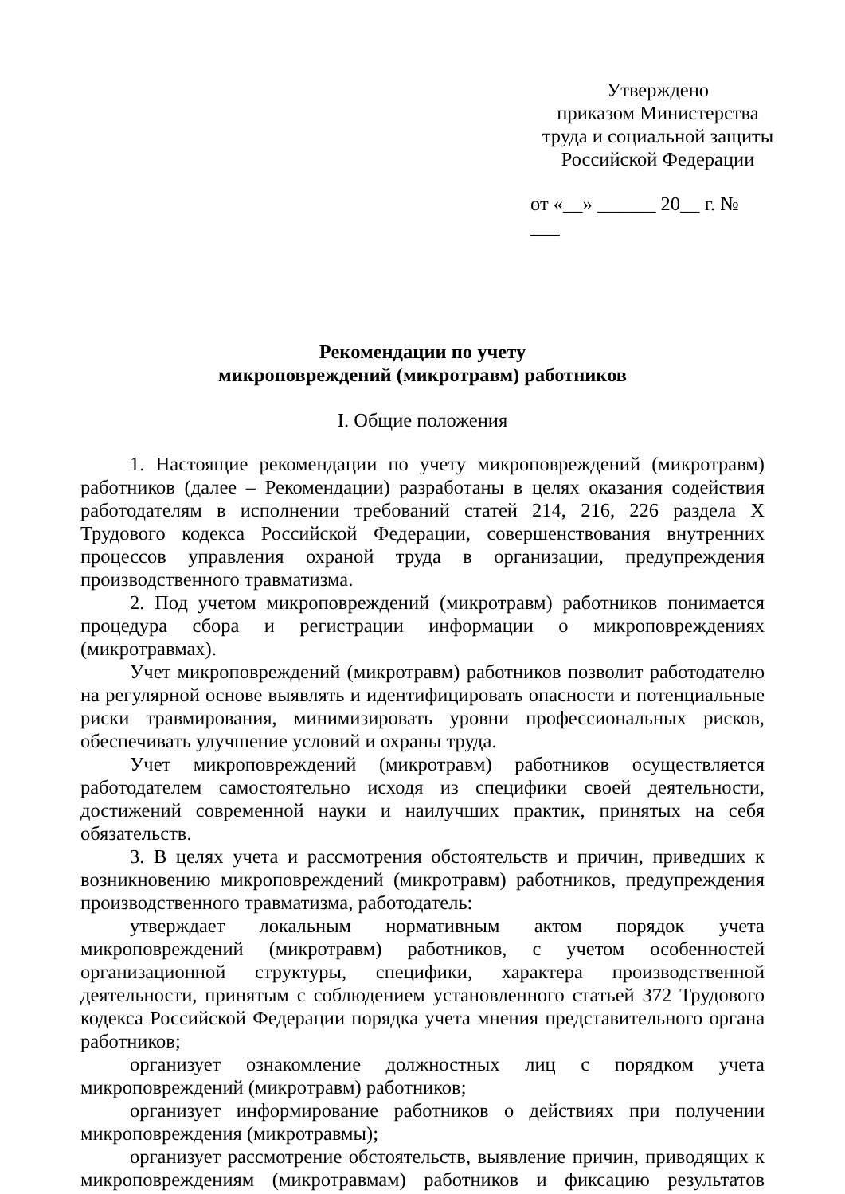Утверждено
приказом Министерства
труда и социальной защиты
Российской Федерации
от «__» ______ 20__ г. № ___
Рекомендации по учету
микроповреждений (микротравм) работников
I. Общие положения
1. Настоящие рекомендации по учету микроповреждений (микротравм) работников (далее – Рекомендации) разработаны в целях оказания содействия работодателям в исполнении требований статей 214, 216, 226 раздела X Трудового кодекса Российской Федерации, совершенствования внутренних процессов управления охраной труда в организации, предупреждения производственного травматизма.
2. Под учетом микроповреждений (микротравм) работников понимается процедура сбора и регистрации информации о микроповреждениях (микротравмах).
Учет микроповреждений (микротравм) работников позволит работодателю на регулярной основе выявлять и идентифицировать опасности и потенциальные риски травмирования, минимизировать уровни профессиональных рисков, обеспечивать улучшение условий и охраны труда.
Учет микроповреждений (микротравм) работников осуществляется работодателем самостоятельно исходя из специфики своей деятельности, достижений современной науки и наилучших практик, принятых на себя обязательств.
3. В целях учета и рассмотрения обстоятельств и причин, приведших к возникновению микроповреждений (микротравм) работников, предупреждения производственного травматизма, работодатель:
утверждает локальным нормативным актом порядок учета микроповреждений (микротравм) работников, с учетом особенностей организационной структуры, специфики, характера производственной деятельности, принятым с соблюдением установленного статьей 372 Трудового кодекса Российской Федерации порядка учета мнения представительного органа работников;
организует ознакомление должностных лиц с порядком учета микроповреждений (микротравм) работников;
организует информирование работников о действиях при получении микроповреждения (микротравмы);
организует рассмотрение обстоятельств, выявление причин, приводящих к микроповреждениям (микротравмам) работников и фиксацию результатов